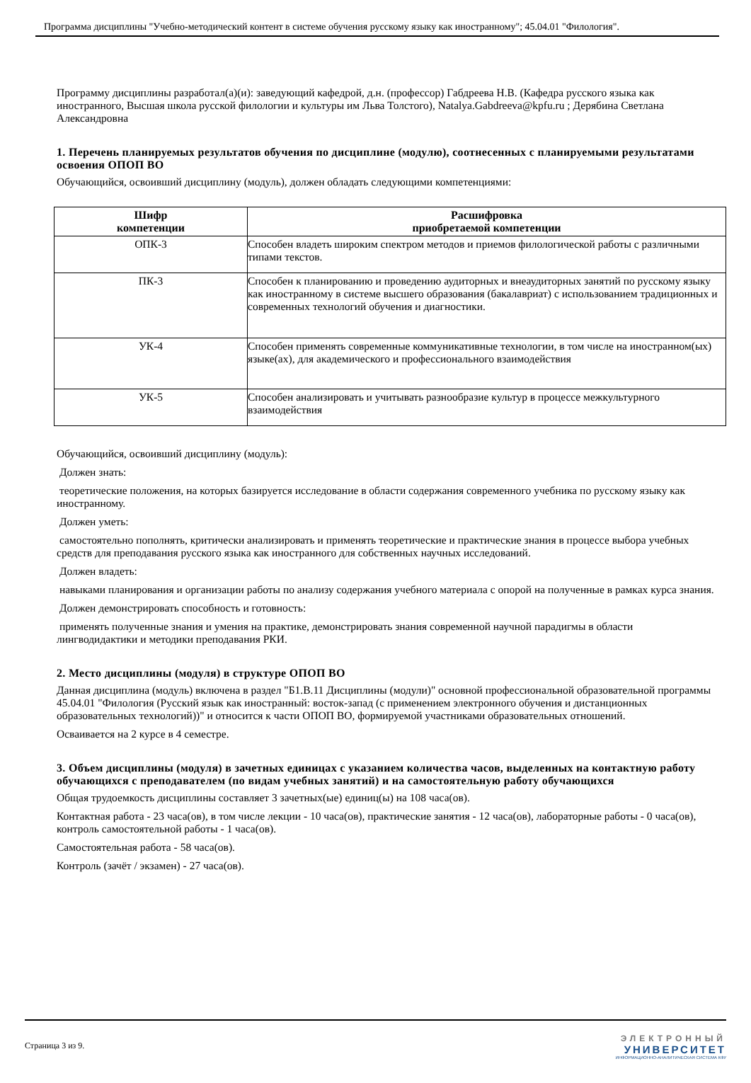Программа дисциплины "Учебно-методический контент в системе обучения русскому языку как иностранному"; 45.04.01 "Филология".
Программу дисциплины разработал(а)(и): заведующий кафедрой, д.н. (профессор) Габдреева Н.В. (Кафедра русского языка как иностранного, Высшая школа русской филологии и культуры им Льва Толстого), Natalya.Gabdreeva@kpfu.ru ; Дерябина Светлана Александровна
1. Перечень планируемых результатов обучения по дисциплине (модулю), соотнесенных с планируемыми результатами освоения ОПОП ВО
Обучающийся, освоивший дисциплину (модуль), должен обладать следующими компетенциями:
| Шифр компетенции | Расшифровка приобретаемой компетенции |
| --- | --- |
| ОПК-3 | Способен владеть широким спектром методов и приемов филологической работы с различными типами текстов. |
| ПК-3 | Способен к планированию и проведению аудиторных и внеаудиторных занятий по русскому языку как иностранному в системе высшего образования (бакалавриат) с использованием традиционных и современных технологий обучения и диагностики. |
| УК-4 | Способен применять современные коммуникативные технологии, в том числе на иностранном(ых) языке(ах), для академического и профессионального взаимодействия |
| УК-5 | Способен анализировать и учитывать разнообразие культур в процессе межкультурного взаимодействия |
Обучающийся, освоивший дисциплину (модуль):
Должен знать:
теоретические положения, на которых базируется исследование в области содержания современного учебника по русскому языку как иностранному.
Должен уметь:
самостоятельно пополнять, критически анализировать и применять теоретические и практические знания в процессе выбора учебных средств для преподавания русского языка как иностранного для собственных научных исследований.
Должен владеть:
навыками планирования и организации работы по анализу содержания учебного материала с опорой на полученные в рамках курса знания.
Должен демонстрировать способность и готовность:
применять полученные знания и умения на практике, демонстрировать знания современной научной парадигмы в области лингводидактики и методики преподавания РКИ.
2. Место дисциплины (модуля) в структуре ОПОП ВО
Данная дисциплина (модуль) включена в раздел "Б1.В.11 Дисциплины (модули)" основной профессиональной образовательной программы 45.04.01 "Филология (Русский язык как иностранный: восток-запад (с применением электронного обучения и дистанционных образовательных технологий))" и относится к части ОПОП ВО, формируемой участниками образовательных отношений.
Осваивается на 2 курсе в 4 семестре.
3. Объем дисциплины (модуля) в зачетных единицах с указанием количества часов, выделенных на контактную работу обучающихся с преподавателем (по видам учебных занятий) и на самостоятельную работу обучающихся
Общая трудоемкость дисциплины составляет 3 зачетных(ые) единиц(ы) на 108 часа(ов).
Контактная работа - 23 часа(ов), в том числе лекции - 10 часа(ов), практические занятия - 12 часа(ов), лабораторные работы - 0 часа(ов), контроль самостоятельной работы - 1 часа(ов).
Самостоятельная работа - 58 часа(ов).
Контроль (зачёт / экзамен) - 27 часа(ов).
Страница 3 из 9.
ЭЛЕКТРОННЫЙ
УНИВЕРСИТЕТ
ИНФОРМАЦИОННО-АНАЛИТИЧЕСКАЯ СИСТЕМА КФУ